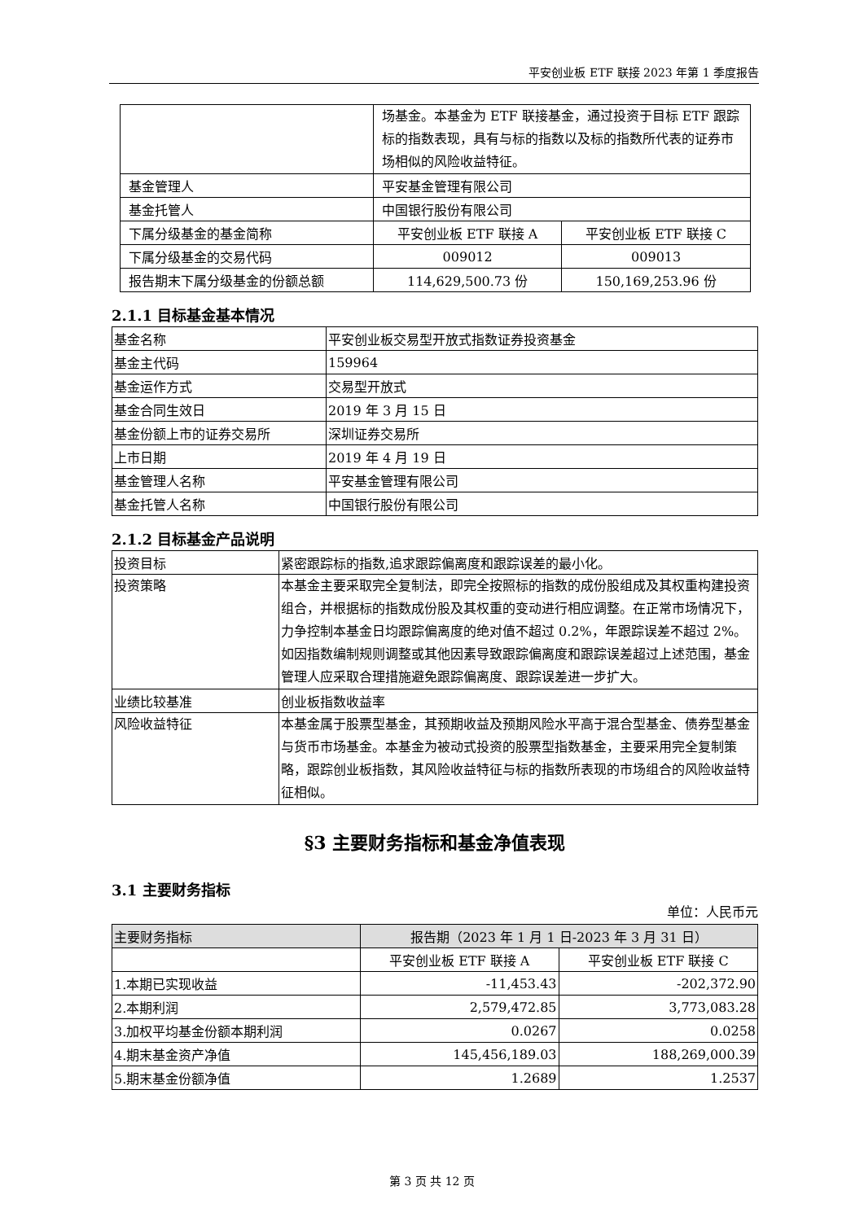平安创业板 ETF 联接 2023 年第 1 季度报告
| | 场基金。本基金为 ETF 联接基金，通过投资于目标 ETF 跟踪标的指数表现，具有与标的指数以及标的指数所代表的证券市场相似的风险收益特征。 | |
| 基金管理人 | 平安基金管理有限公司 | |
| 基金托管人 | 中国银行股份有限公司 | |
| 下属分级基金的基金简称 | 平安创业板 ETF 联接 A | 平安创业板 ETF 联接 C |
| 下属分级基金的交易代码 | 009012 | 009013 |
| 报告期末下属分级基金的份额总额 | 114,629,500.73 份 | 150,169,253.96 份 |
2.1.1 目标基金基本情况
| 基金名称 | 平安创业板交易型开放式指数证券投资基金 |
| 基金主代码 | 159964 |
| 基金运作方式 | 交易型开放式 |
| 基金合同生效日 | 2019 年 3 月 15 日 |
| 基金份额上市的证券交易所 | 深圳证券交易所 |
| 上市日期 | 2019 年 4 月 19 日 |
| 基金管理人名称 | 平安基金管理有限公司 |
| 基金托管人名称 | 中国银行股份有限公司 |
2.1.2 目标基金产品说明
| 投资目标 | 紧密跟踪标的指数,追求跟踪偏离度和跟踪误差的最小化。 |
| 投资策略 | 本基金主要采取完全复制法，即完全按照标的指数的成份股组成及其权重构建投资组合，并根据标的指数成份股及其权重的变动进行相应调整。在正常市场情况下，力争控制本基金日均跟踪偏离度的绝对值不超过 0.2%，年跟踪误差不超过 2%。如因指数编制规则调整或其他因素导致跟踪偏离度和跟踪误差超过上述范围，基金管理人应采取合理措施避免跟踪偏离度、跟踪误差进一步扩大。 |
| 业绩比较基准 | 创业板指数收益率 |
| 风险收益特征 | 本基金属于股票型基金，其预期收益及预期风险水平高于混合型基金、债券型基金与货币市场基金。本基金为被动式投资的股票型指数基金，主要采用完全复制策略，跟踪创业板指数，其风险收益特征与标的指数所表现的市场组合的风险收益特征相似。 |
§3 主要财务指标和基金净值表现
3.1 主要财务指标
单位：人民币元
| 主要财务指标 | 报告期（2023 年 1 月 1 日-2023 年 3 月 31 日） | |
| --- | --- | --- |
| | 平安创业板 ETF 联接 A | 平安创业板 ETF 联接 C |
| 1.本期已实现收益 | -11,453.43 | -202,372.90 |
| 2.本期利润 | 2,579,472.85 | 3,773,083.28 |
| 3.加权平均基金份额本期利润 | 0.0267 | 0.0258 |
| 4.期末基金资产净值 | 145,456,189.03 | 188,269,000.39 |
| 5.期末基金份额净值 | 1.2689 | 1.2537 |
第 3 页 共 12 页